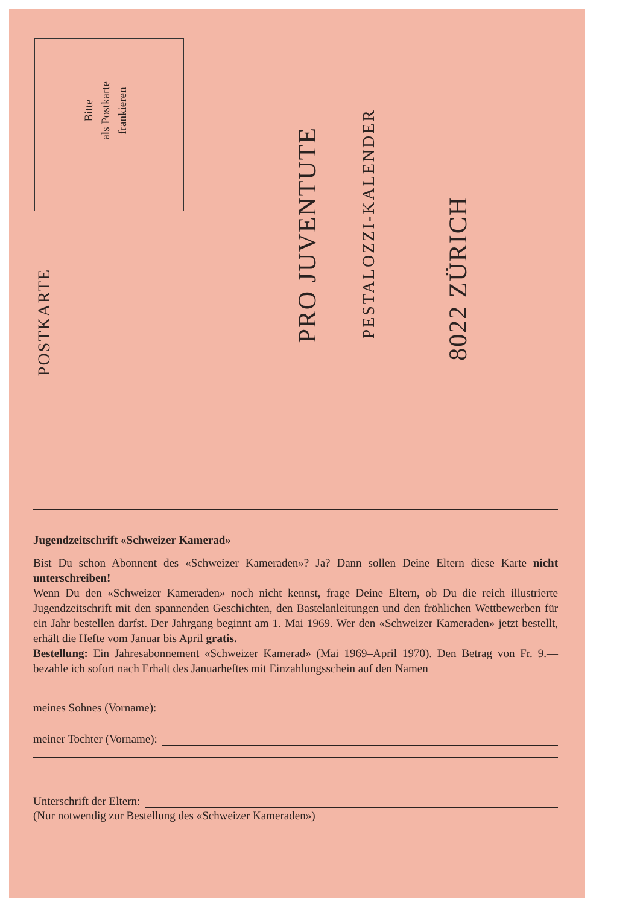Bitte
als Postkarte
frankieren
POSTKARTE
PRO JUVENTUTE
PESTALOZZI-KALENDER
8022 ZÜRICH
Jugendzeitschrift «Schweizer Kamerad»
Bist Du schon Abonnent des «Schweizer Kameraden»? Ja? Dann sollen Deine Eltern diese Karte nicht unterschreiben!
Wenn Du den «Schweizer Kameraden» noch nicht kennst, frage Deine Eltern, ob Du die reich illustrierte Jugendzeitschrift mit den spannenden Geschichten, den Bastelanleitungen und den fröhlichen Wettbewerben für ein Jahr bestellen darfst. Der Jahrgang beginnt am 1. Mai 1969. Wer den «Schweizer Kameraden» jetzt bestellt, erhält die Hefte vom Januar bis April gratis.
Bestellung: Ein Jahresabonnement «Schweizer Kamerad» (Mai 1969–April 1970). Den Betrag von Fr. 9.— bezahle ich sofort nach Erhalt des Januarheftes mit Einzahlungsschein auf den Namen
meines Sohnes (Vorname):
meiner Tochter (Vorname):
Unterschrift der Eltern:
(Nur notwendig zur Bestellung des «Schweizer Kameraden»)